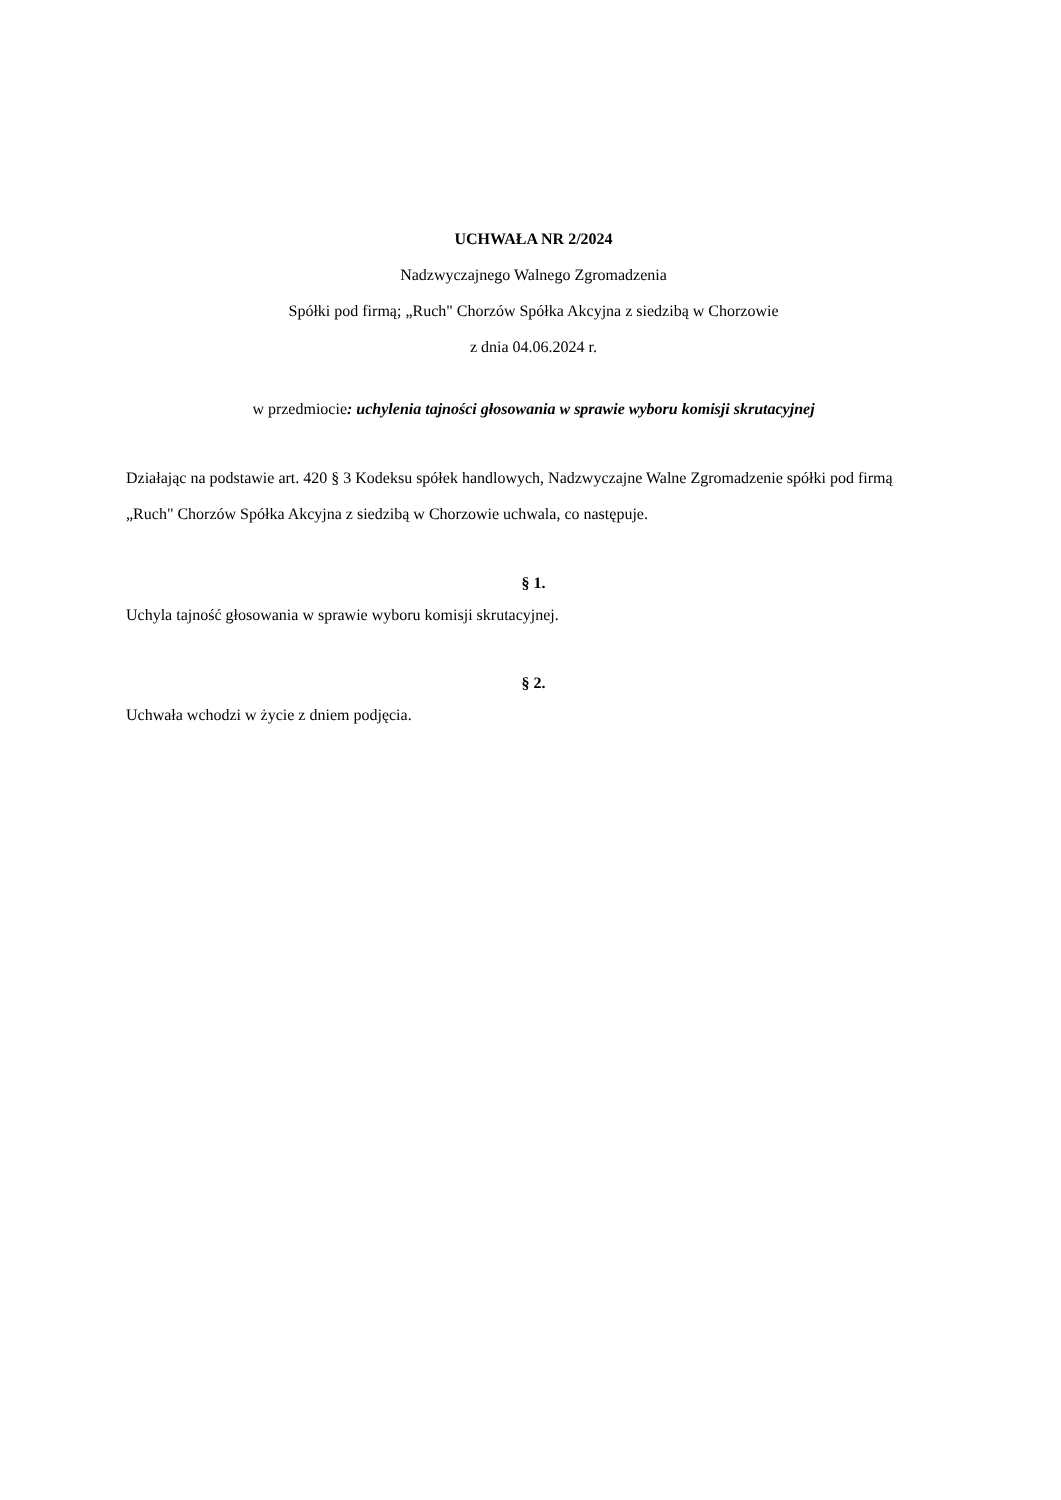UCHWAŁA NR 2/2024
Nadzwyczajnego Walnego Zgromadzenia
Spółki pod firmą; „Ruch" Chorzów Spółka Akcyjna z siedzibą w Chorzowie
z dnia 04.06.2024 r.
w przedmiocie: uchylenia tajności głosowania w sprawie wyboru komisji skrutacyjnej
Działając na podstawie art. 420 § 3 Kodeksu spółek handlowych, Nadzwyczajne Walne Zgromadzenie spółki pod firmą „Ruch" Chorzów Spółka Akcyjna z siedzibą w Chorzowie uchwala, co następuje.
§ 1.
Uchyla tajność głosowania w sprawie wyboru komisji skrutacyjnej.
§ 2.
Uchwała wchodzi w życie z dniem podjęcia.